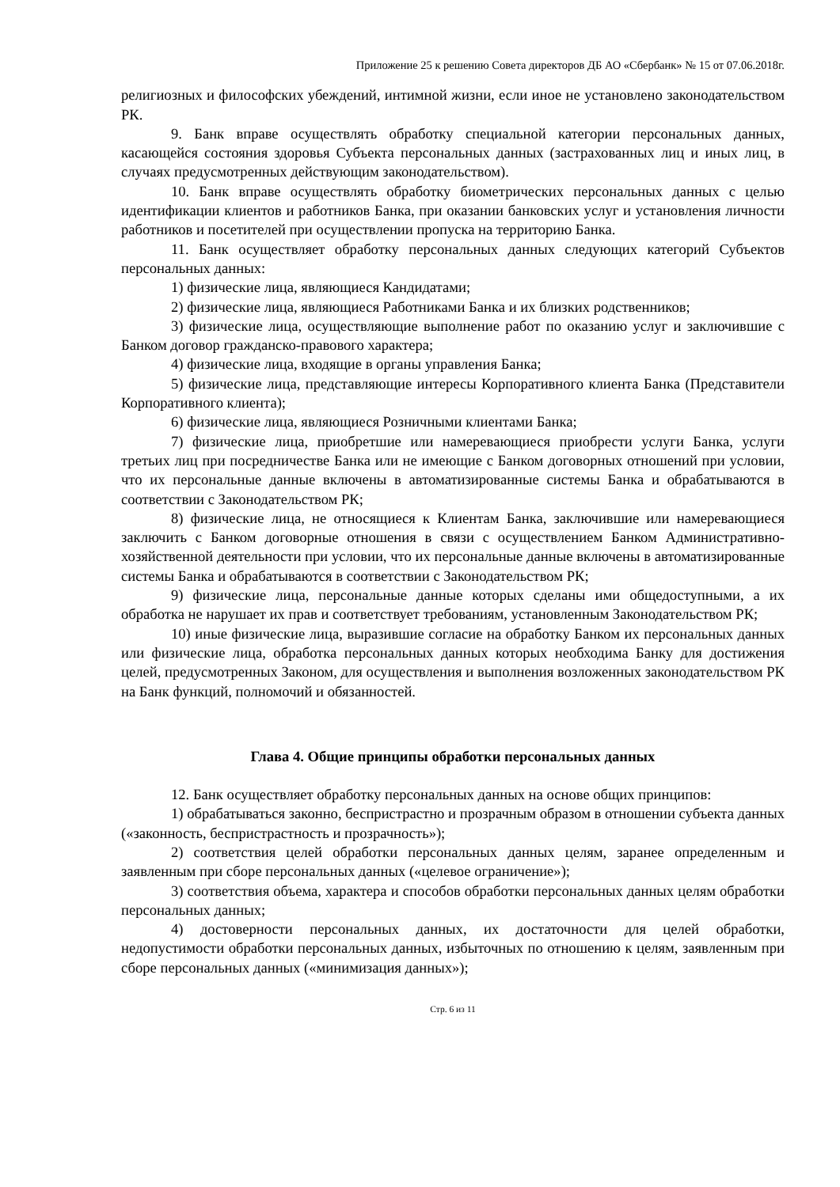Приложение 25 к решению Совета директоров ДБ АО «Сбербанк» № 15 от 07.06.2018г.
религиозных и философских убеждений, интимной жизни, если иное не установлено законодательством РК.
9. Банк вправе осуществлять обработку специальной категории персональных данных, касающейся состояния здоровья Субъекта персональных данных (застрахованных лиц и иных лиц, в случаях предусмотренных действующим законодательством).
10. Банк вправе осуществлять обработку биометрических персональных данных с целью идентификации клиентов и работников Банка, при оказании банковских услуг и установления личности работников и посетителей при осуществлении пропуска на территорию Банка.
11. Банк осуществляет обработку персональных данных следующих категорий Субъектов персональных данных:
1) физические лица, являющиеся Кандидатами;
2) физические лица, являющиеся Работниками Банка и их близких родственников;
3) физические лица, осуществляющие выполнение работ по оказанию услуг и заключившие с Банком договор гражданско-правового характера;
4) физические лица, входящие в органы управления Банка;
5) физические лица, представляющие интересы Корпоративного клиента Банка (Представители Корпоративного клиента);
6) физические лица, являющиеся Розничными клиентами Банка;
7) физические лица, приобретшие или намеревающиеся приобрести услуги Банка, услуги третьих лиц при посредничестве Банка или не имеющие с Банком договорных отношений при условии, что их персональные данные включены в автоматизированные системы Банка и обрабатываются в соответствии с Законодательством РК;
8) физические лица, не относящиеся к Клиентам Банка, заключившие или намеревающиеся заключить с Банком договорные отношения в связи с осуществлением Банком Административно-хозяйственной деятельности при условии, что их персональные данные включены в автоматизированные системы Банка и обрабатываются в соответствии с Законодательством РК;
9) физические лица, персональные данные которых сделаны ими общедоступными, а их обработка не нарушает их прав и соответствует требованиям, установленным Законодательством РК;
10) иные физические лица, выразившие согласие на обработку Банком их персональных данных или физические лица, обработка персональных данных которых необходима Банку для достижения целей, предусмотренных Законом, для осуществления и выполнения возложенных законодательством РК на Банк функций, полномочий и обязанностей.
Глава 4. Общие принципы обработки персональных данных
12. Банк осуществляет обработку персональных данных на основе общих принципов:
1) обрабатываться законно, беспристрастно и прозрачным образом в отношении субъекта данных («законность, беспристрастность и прозрачность»);
2) соответствия целей обработки персональных данных целям, заранее определенным и заявленным при сборе персональных данных («целевое ограничение»);
3) соответствия объема, характера и способов обработки персональных данных целям обработки персональных данных;
4) достоверности персональных данных, их достаточности для целей обработки, недопустимости обработки персональных данных, избыточных по отношению к целям, заявленным при сборе персональных данных («минимизация данных»);
Стр. 6 из 11